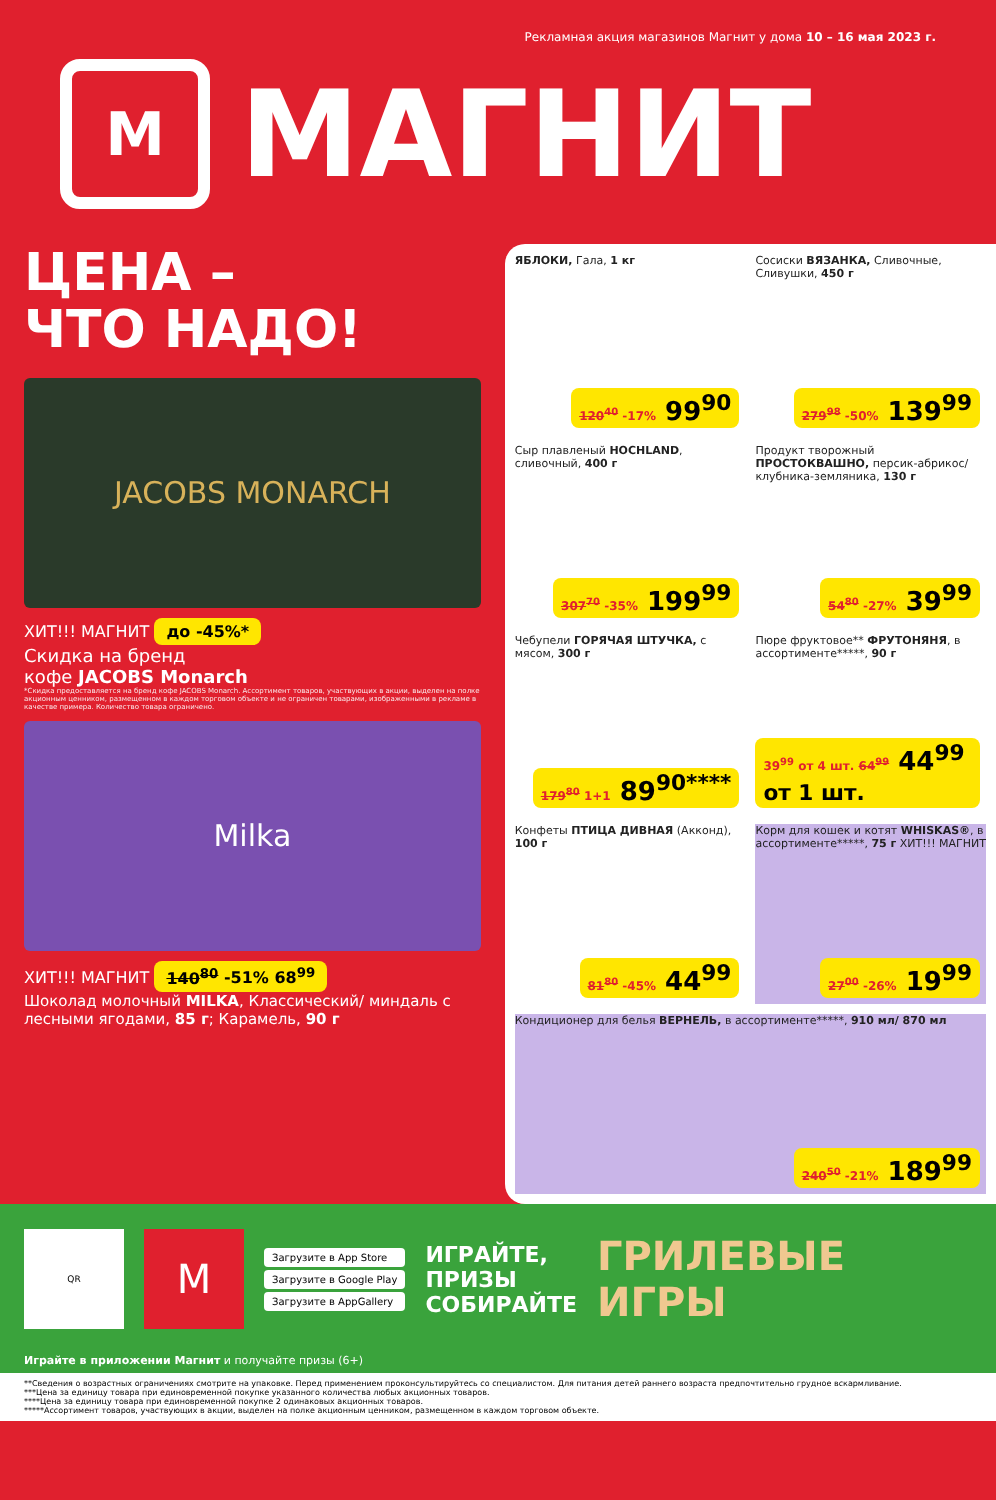Рекламная акция магазинов Магнит у дома 10 – 16 мая 2023 г.
М
МАГНИТ
ЦЕНА –
ЧТО НАДО!
JACOBS MONARCH
ХИТ!!! МАГНИТ до -45%*
Скидка на бренд
кофе JACOBS Monarch
*Скидка предоставляется на бренд кофе JACOBS Monarch. Ассортимент товаров, участвующих в акции, выделен на полке акционным ценником, размещенном в каждом торговом объекте и не ограничен товарами, изображенными в рекламе в качестве примера. Количество товара ограничено.
Milka
ХИТ!!! МАГНИТ 140<sup>80</sup> -51% 68<sup>99</sup>
Шоколад молочный MILKA, Классический/ миндаль с лесными ягодами, 85 г; Карамель, 90 г
ЯБЛОКИ, Гала, 1 кг
120<sup>40</sup> -17% 99<sup>90</sup>
Сосиски ВЯЗАНКА, Сливочные, Сливушки, 450 г
279<sup>98</sup> -50% 139<sup>99</sup>
Сыр плавленый HOCHLAND, сливочный, 400 г
307<sup>70</sup> -35% 199<sup>99</sup>
Продукт творожный ПРОСТОКВАШНО, персик-абрикос/ клубника-земляника, 130 г
54<sup>80</sup> -27% 39<sup>99</sup>
Чебупели ГОРЯЧАЯ ШТУЧКА, с мясом, 300 г
179<sup>80</sup> 1+1 89<sup>90****</sup>
Пюре фруктовое** ФРУТОНЯНЯ, в ассортименте*****, 90 г
39<sup>99</sup> от 4 шт. 64<sup>99</sup> 44<sup>99</sup> от 1 шт.
Конфеты ПТИЦА ДИВНАЯ (Акконд), 100 г
81<sup>80</sup> -45% 44<sup>99</sup>
Корм для кошек и котят WHISKAS®, в ассортименте*****, 75 г ХИТ!!! МАГНИТ
27<sup>00</sup> -26% 19<sup>99</sup>
Кондиционер для белья ВЕРНЕЛЬ, в ассортименте*****, 910 мл/ 870 мл
240<sup>50</sup> -21% 189<sup>99</sup>
QR
М
Загрузите в App Store
Загрузите в Google Play
Загрузите в AppGallery
ИГРАЙТЕ,
ПРИЗЫ
СОБИРАЙТЕ
ГРИЛЕВЫЕ
ИГРЫ
Играйте в приложении Магнит и получайте призы (6+)
**Сведения о возрастных ограничениях смотрите на упаковке. Перед применением проконсультируйтесь со специалистом. Для питания детей раннего возраста предпочтительно грудное вскармливание.
***Цена за единицу товара при единовременной покупке указанного количества любых акционных товаров.
****Цена за единицу товара при единовременной покупке 2 одинаковых акционных товаров.
*****Ассортимент товаров, участвующих в акции, выделен на полке акционным ценником, размещенном в каждом торговом объекте.